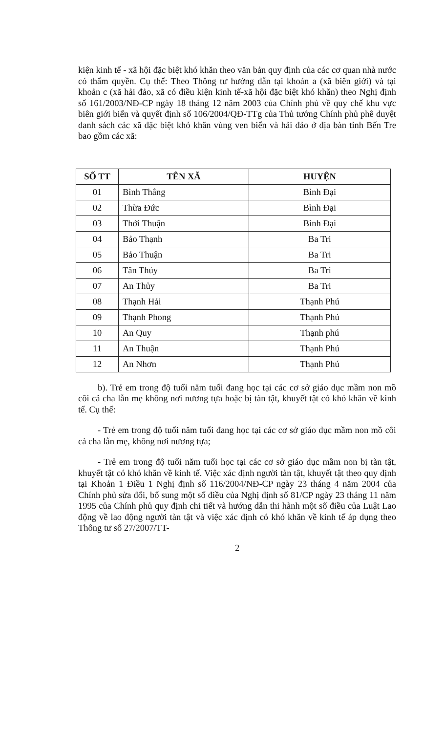kiện kinh tế - xã hội đặc biệt khó khăn theo văn bản quy định của các cơ quan nhà nước có thẩm quyền. Cụ thể: Theo Thông tư hướng dẫn tại khoản a (xã biên giới) và tại khoản c (xã hải đảo, xã có điều kiện kinh tế-xã hội đặc biệt khó khăn) theo Nghị định số 161/2003/NĐ-CP ngày 18 tháng 12 năm 2003 của Chính phủ về quy chế khu vực biên giới biển và quyết định số 106/2004/QĐ-TTg của Thủ tướng Chính phủ phê duyệt danh sách các xã đặc biệt khó khăn vùng ven biển và hải đảo ở địa bàn tỉnh Bến Tre bao gồm các xã:
| SỐ TT | TÊN XÃ | HUYỆN |
| --- | --- | --- |
| 01 | Bình Thắng | Bình Đại |
| 02 | Thừa Đức | Bình Đại |
| 03 | Thới Thuận | Bình Đại |
| 04 | Bảo Thạnh | Ba Tri |
| 05 | Bảo Thuận | Ba Tri |
| 06 | Tân Thủy | Ba Tri |
| 07 | An Thủy | Ba Tri |
| 08 | Thạnh Hải | Thạnh Phú |
| 09 | Thạnh Phong | Thạnh Phú |
| 10 | An Quy | Thạnh phú |
| 11 | An Thuận | Thạnh Phú |
| 12 | An Nhơn | Thạnh Phú |
b). Trẻ em trong độ tuổi năm tuổi đang học tại các cơ sở giáo dục mầm non mồ côi cả cha lẫn mẹ không nơi nương tựa hoặc bị tàn tật, khuyết tật có khó khăn về kinh tế. Cụ thể:
- Trẻ em trong độ tuổi năm tuổi đang học tại các cơ sở giáo dục mầm non mồ côi cả cha lẫn mẹ, không nơi nương tựa;
- Trẻ em trong độ tuổi năm tuổi học tại các cơ sở giáo dục mầm non bị tàn tật, khuyết tật có khó khăn về kinh tế. Việc xác định người tàn tật, khuyết tật theo quy định tại Khoản 1 Điều 1 Nghị định số 116/2004/NĐ-CP ngày 23 tháng 4 năm 2004 của Chính phủ sửa đổi, bổ sung một số điều của Nghị định số 81/CP ngày 23 tháng 11 năm 1995 của Chính phủ quy định chi tiết và hướng dẫn thi hành một số điều của Luật Lao động về lao động người tàn tật và việc xác định có khó khăn về kinh tế áp dụng theo Thông tư số 27/2007/TT-
2